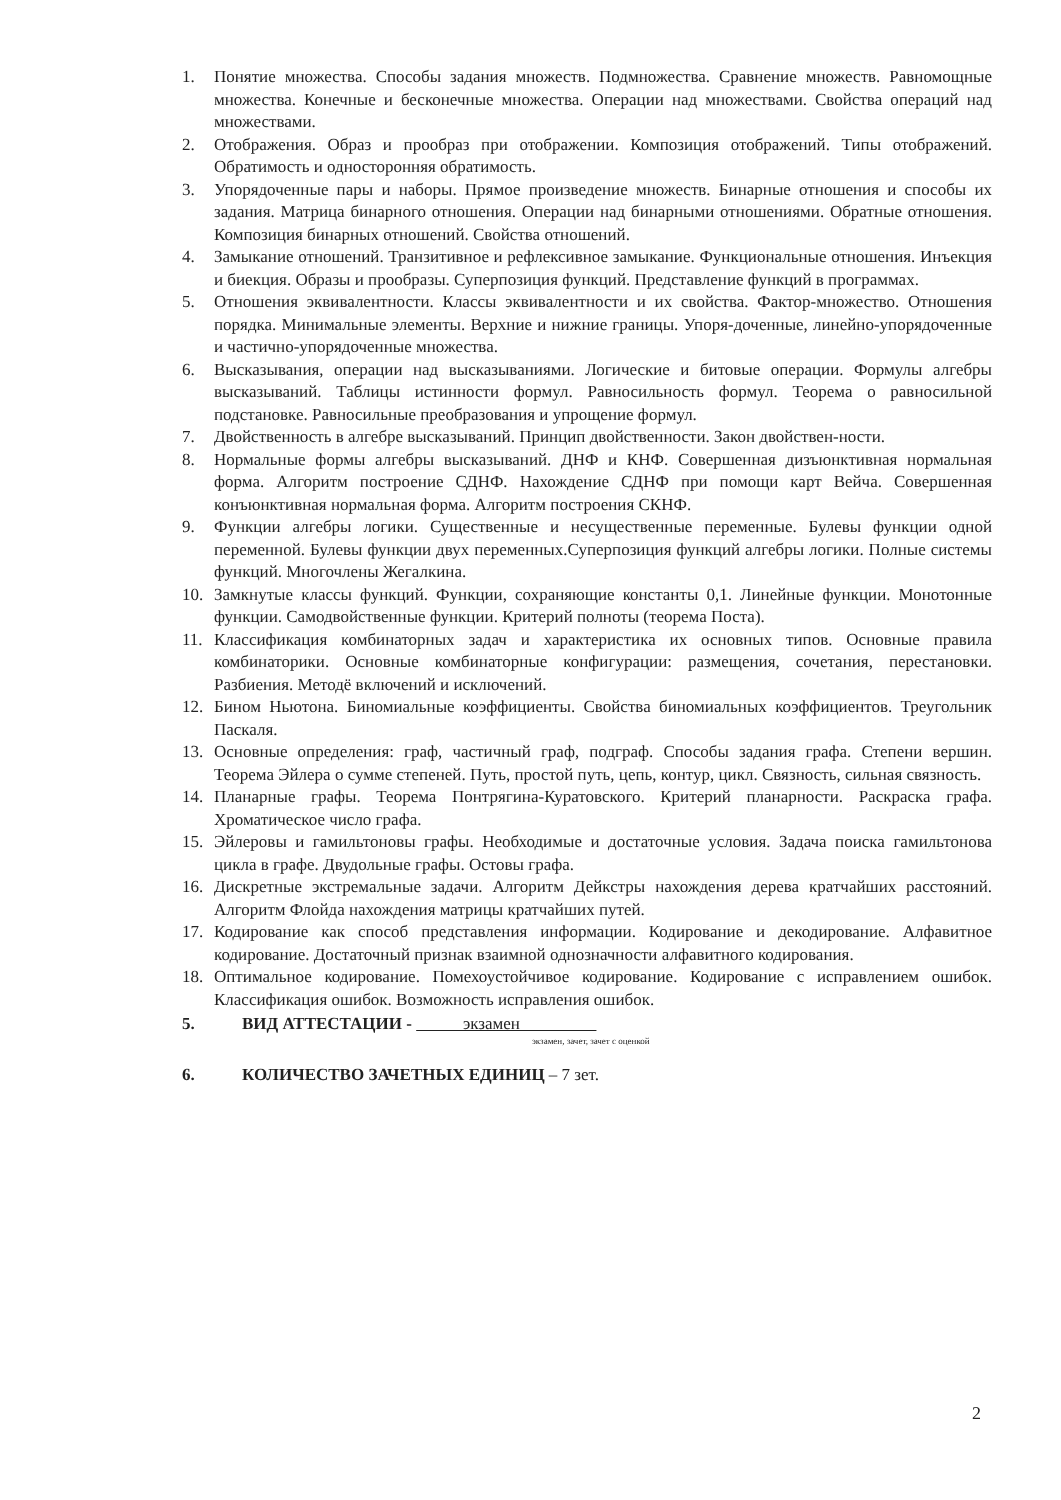1. Понятие множества. Способы задания множеств. Подмножества. Сравнение множеств. Равномощные множества. Конечные и бесконечные множества. Операции над множествами. Свойства операций над множествами.
2. Отображения. Образ и прообраз при отображении. Композиция отображений. Типы отображений. Обратимость и односторонняя обратимость.
3. Упорядоченные пары и наборы. Прямое произведение множеств. Бинарные отношения и способы их задания. Матрица бинарного отношения. Операции над бинарными отношениями. Обратные отношения. Композиция бинарных отношений. Свойства отношений.
4. Замыкание отношений. Транзитивное и рефлексивное замыкание. Функциональные отношения. Инъекция и биекция. Образы и прообразы. Суперпозиция функций. Представление функций в программах.
5. Отношения эквивалентности. Классы эквивалентности и их свойства. Фактор-множество. Отношения порядка. Минимальные элементы. Верхние и нижние границы. Упоря-доченные, линейно-упорядоченные и частично-упорядоченные множества.
6. Высказывания, операции над высказываниями. Логические и битовые операции. Формулы алгебры высказываний. Таблицы истинности формул. Равносильность формул. Теорема о равносильной подстановке. Равносильные преобразования и упрощение формул.
7. Двойственность в алгебре высказываний. Принцип двойственности. Закон двойствен-ности.
8. Нормальные формы алгебры высказываний. ДНФ и КНФ. Совершенная дизъюнктивная нормальная форма. Алгоритм построение СДНФ. Нахождение СДНФ при помощи карт Вейча. Совершенная конъюнктивная нормальная форма. Алгоритм построения СКНФ.
9. Функции алгебры логики. Существенные и несущественные переменные. Булевы функции одной переменной. Булевы функции двух переменных.Суперпозиция функций алгебры логики. Полные системы функций. Многочлены Жегалкина.
10. Замкнутые классы функций. Функции, сохраняющие константы 0,1. Линейные функции. Монотонные функции. Самодвойственные функции. Критерий полноты (теорема Поста).
11. Классификация комбинаторных задач и характеристика их основных типов. Основные правила комбинаторики. Основные комбинаторные конфигурации: размещения, сочетания, перестановки. Разбиения. Методё включений и исключений.
12. Бином Ньютона. Биномиальные коэффициенты. Свойства биномиальных коэффициентов. Треугольник Паскаля.
13. Основные определения: граф, частичный граф, подграф. Способы задания графа. Степени вершин. Теорема Эйлера о сумме степеней. Путь, простой путь, цепь, контур, цикл. Связность, сильная связность.
14. Планарные графы. Теорема Понтрягина-Куратовского. Критерий планарности. Раскраска графа. Хроматическое число графа.
15. Эйлеровы и гамильтоновы графы. Необходимые и достаточные условия. Задача поиска гамильтонова цикла в графе. Двудольные графы. Остовы графа.
16. Дискретные экстремальные задачи. Алгоритм Дейкстры нахождения дерева кратчайших расстояний. Алгоритм Флойда нахождения матрицы кратчайших путей.
17. Кодирование как способ представления информации. Кодирование и декодирование. Алфавитное кодирование. Достаточный признак взаимной однозначности алфавитного кодирования.
18. Оптимальное кодирование. Помехоустойчивое кодирование. Кодирование с исправлением ошибок. Классификация ошибок. Возможность исправления ошибок.
5. ВИД АТТЕСТАЦИИ - экзамен
экзамен, зачет, зачет с оценкой
6. КОЛИЧЕСТВО ЗАЧЕТНЫХ ЕДИНИЦ – 7 зет.
2